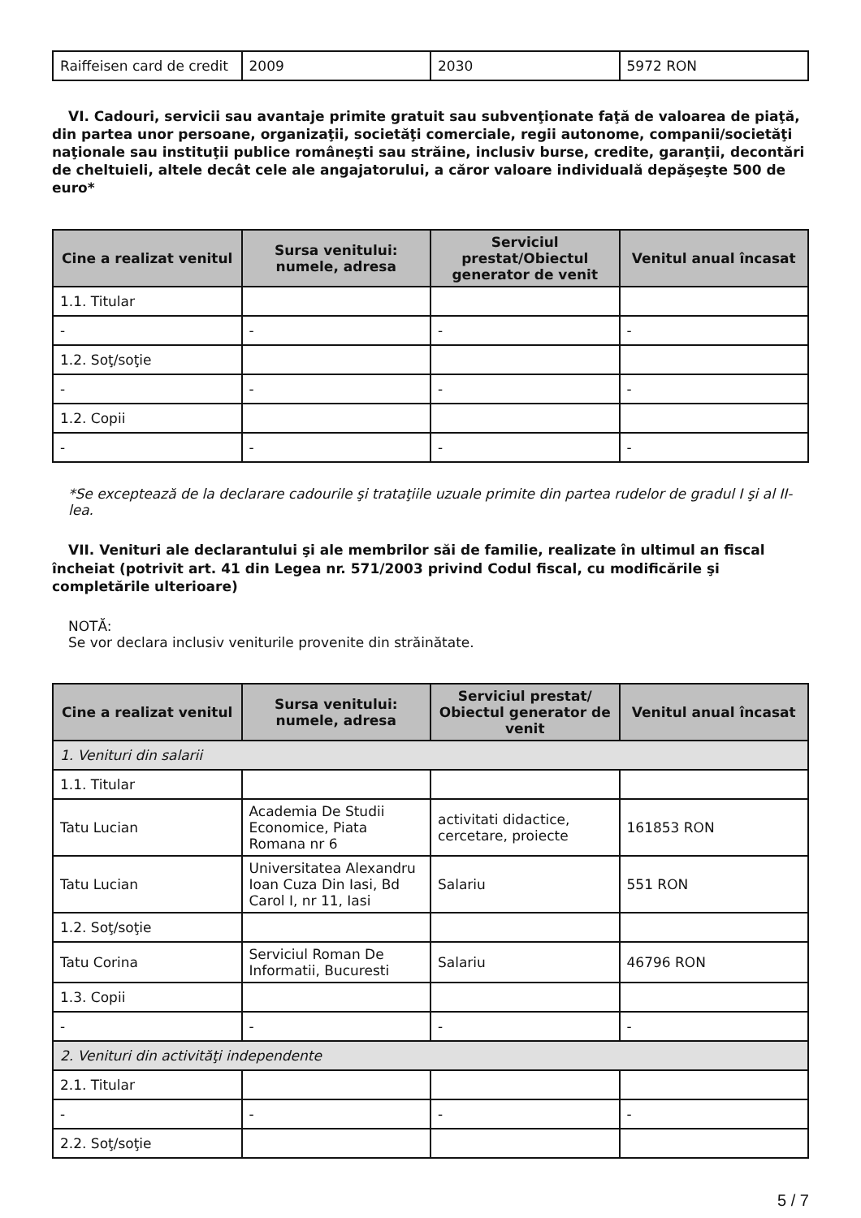| Raiffeisen card de credit | 2009 | 2030 | 5972 RON |
VI. Cadouri, servicii sau avantaje primite gratuit sau subvenţionate faţă de valoarea de piaţă, din partea unor persoane, organizaţii, societăţi comerciale, regii autonome, companii/societăţi naţionale sau instituţii publice româneşti sau străine, inclusiv burse, credite, garanţii, decontări de cheltuieli, altele decât cele ale angajatorului, a căror valoare individuală depăşeşte 500 de euro*
| Cine a realizat venitul | Sursa venitului: numele, adresa | Serviciul prestat/Obiectul generator de venit | Venitul anual încasat |
| --- | --- | --- | --- |
| 1.1. Titular | | | |
| - | - | - | - |
| 1.2. Soţ/soţie | | | |
| - | - | - | - |
| 1.2. Copii | | | |
| - | - | - | - |
*Se exceptează de la declarare cadourile şi trataţiile uzuale primite din partea rudelor de gradul I şi al II-lea.
VII. Venituri ale declarantului şi ale membrilor săi de familie, realizate în ultimul an fiscal încheiat (potrivit art. 41 din Legea nr. 571/2003 privind Codul fiscal, cu modificările şi completările ulterioare)
NOTĂ:
Se vor declara inclusiv veniturile provenite din străinătate.
| Cine a realizat venitul | Sursa venitului: numele, adresa | Serviciul prestat/ Obiectul generator de venit | Venitul anual încasat |
| --- | --- | --- | --- |
| 1. Venituri din salarii | | | |
| 1.1. Titular | | | |
| Tatu Lucian | Academia De Studii Economice, Piata Romana nr 6 | activitati didactice, cercetare, proiecte | 161853 RON |
| Tatu Lucian | Universitatea Alexandru Ioan Cuza Din Iasi, Bd Carol I, nr 11, Iasi | Salariu | 551 RON |
| 1.2. Soţ/soţie | | | |
| Tatu Corina | Serviciul Roman De Informatii, Bucuresti | Salariu | 46796 RON |
| 1.3. Copii | | | |
| - | - | - | - |
| 2. Venituri din activităţi independente | | | |
| 2.1. Titular | | | |
| - | - | - | - |
| 2.2. Soţ/soţie | | | |
5 / 7